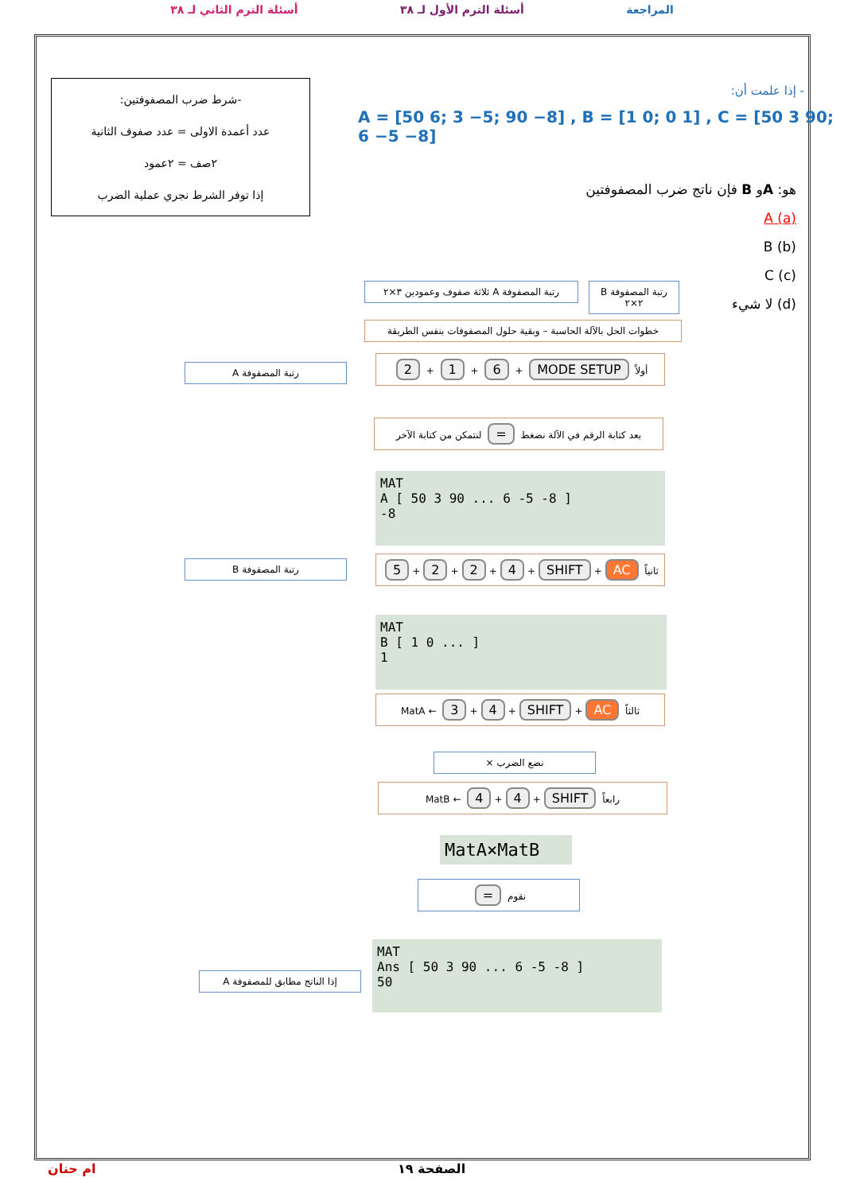المراجعة أسئلة الترم الأول لـ ٣٨ أسئلة الترم الثاني لـ ٣٨
-شرط ضرب المصفوفتين:
عدد أعمدة الاولى = عدد صفوف الثانية
٢صف = ٢عمود
إذا توفر الشرط نجري عملية الضرب
- إذا علمت أن:
A = [50 6; 3 −5; 90 −8] , B = [1 0; 0 1] , C = [50 3 90; 6 −5 −8]
هو: Aو B فإن ناتج ضرب المصفوفتين
(a) A
(b) B
(c) C
(d) لا شيء
رتبة المصفوفة A ثلاثة صفوف وعمودين ٣×٢
رتبة المصفوفة B ٢×٢
خطوات الحل بالآلة الحاسبة – وبقية حلول المصفوفات بنفس الطريقة
رتبة المصفوفة A
أولاً MODE SETUP + 6 + 1 + 2
بعد كتابة الرقم في الآلة نضغط = لنتمكن من كتابة الآخر
MAT
A [ 50 3 90 ... 6 -5 -8 ]
-8
رتبة المصفوفة B ثانياً AC + SHIFT + 4 + 2 + 2 + 5
MAT
B [ 1 0 ... ]
1
ثالثاً AC + SHIFT + 4 + 3 ← MatA
نضع الضرب ×
رابعاً SHIFT + 4 + 4 ← MatB
MatA×MatB
نقوم =
إذا الناتج مطابق للمصفوفة A
MAT
Ans [ 50 3 90 ... 6 -5 -8 ]
50
ام حنان الصفحة ١٩